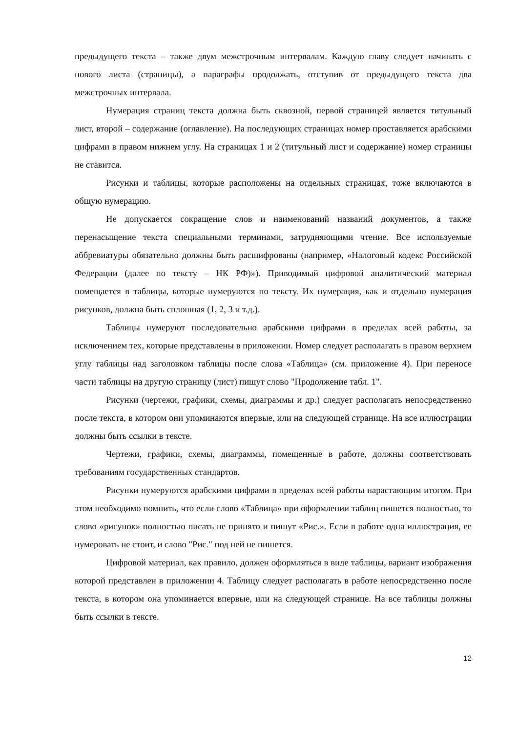предыдущего текста – также двум межстрочным интервалам. Каждую главу следует начинать с нового листа (страницы), а параграфы продолжать, отступив от предыдущего текста два межстрочных интервала.
Нумерация страниц текста должна быть сквозной, первой страницей является титульный лист, второй – содержание (оглавление). На последующих страницах номер проставляется арабскими цифрами в правом нижнем углу. На страницах 1 и 2 (титульный лист и содержание) номер страницы не ставится.
Рисунки и таблицы, которые расположены на отдельных страницах, тоже включаются в общую нумерацию.
Не допускается сокращение слов и наименований названий документов, а также перенасыщение текста специальными терминами, затрудняющими чтение. Все используемые аббревиатуры обязательно должны быть расшифрованы (например, «Налоговый кодекс Российской Федерации (далее по тексту – НК РФ)»). Приводимый цифровой аналитический материал помещается в таблицы, которые нумеруются по тексту. Их нумерация, как и отдельно нумерация рисунков, должна быть сплошная (1, 2, 3 и т.д.).
Таблицы нумеруют последовательно арабскими цифрами в пределах всей работы, за исключением тех, которые представлены в приложении. Номер следует располагать в правом верхнем углу таблицы над заголовком таблицы после слова «Таблица» (см. приложение 4). При переносе части таблицы на другую страницу (лист) пишут слово "Продолжение табл. 1".
Рисунки (чертежи, графики, схемы, диаграммы и др.) следует располагать непосредственно после текста, в котором они упоминаются впервые, или на следующей странице. На все иллюстрации должны быть ссылки в тексте.
Чертежи, графики, схемы, диаграммы, помещенные в работе, должны соответствовать требованиям государственных стандартов.
Рисунки нумеруются арабскими цифрами в пределах всей работы нарастающим итогом. При этом необходимо помнить, что если слово «Таблица» при оформлении таблиц пишется полностью, то слово «рисунок» полностью писать не принято и пишут «Рис.». Если в работе одна иллюстрация, ее нумеровать не стоит, и слово "Рис." под ней не пишется.
Цифровой материал, как правило, должен оформляться в виде таблицы, вариант изображения которой представлен в приложении 4. Таблицу следует располагать в работе непосредственно после текста, в котором она упоминается впервые, или на следующей странице. На все таблицы должны быть ссылки в тексте.
12